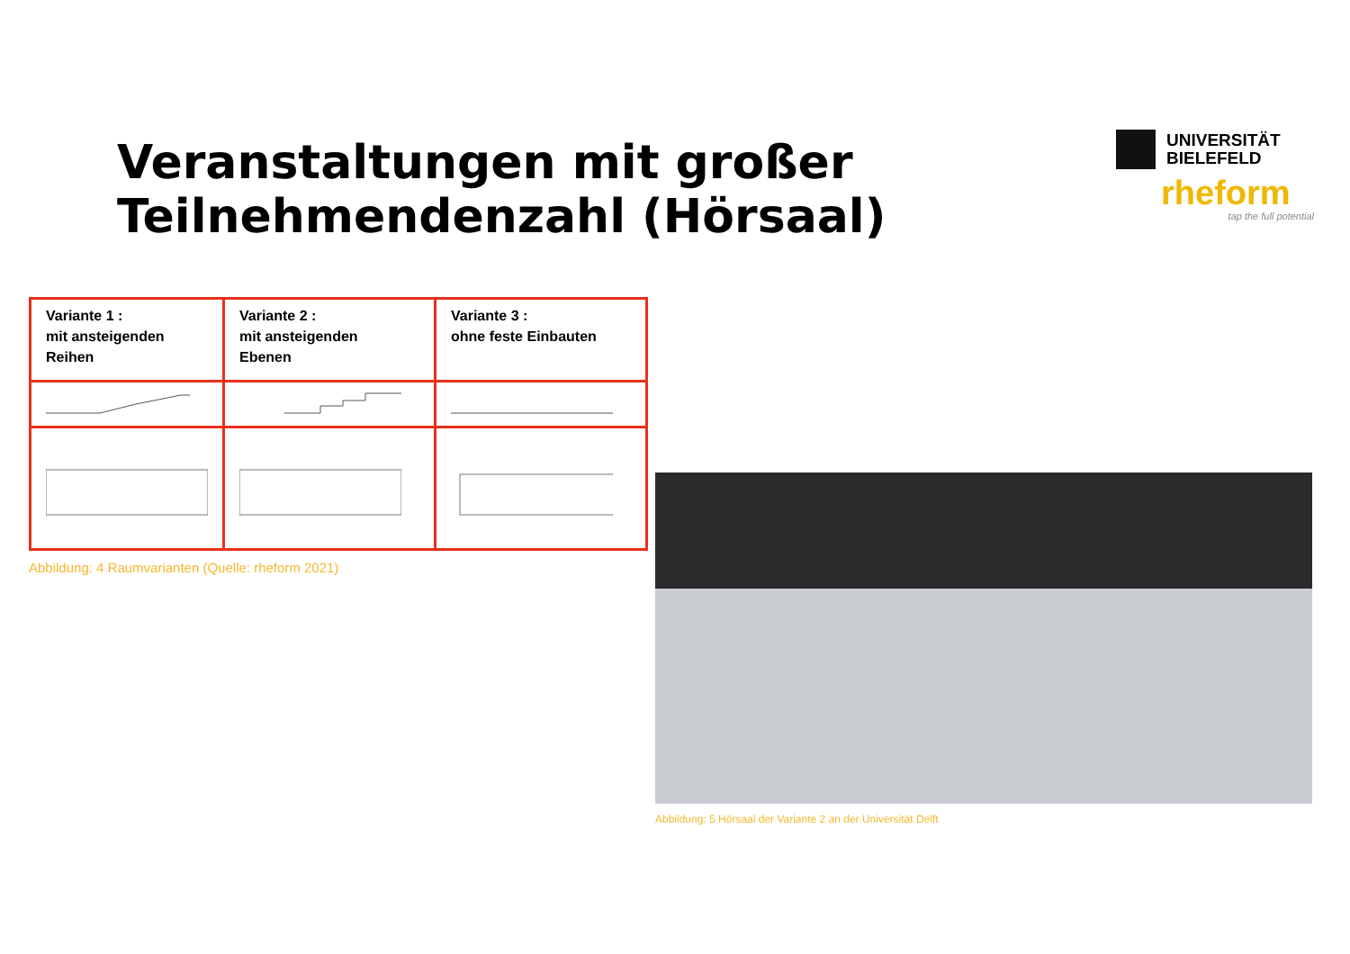Veranstaltungen mit großer
Teilnehmendenzahl (Hörsaal)
UNIVERSITÄT
BIELEFELD
rheform
tap the full potential
| Variante 1 : mit ansteigenden Reihen | Variante 2 : mit ansteigenden Ebenen | Variante 3 : ohne feste Einbauten |
Abbildung: 4 Raumvarianten (Quelle: rheform 2021)
Abbildung: 5 Hörsaal der Variante 2 an der Universität Delft